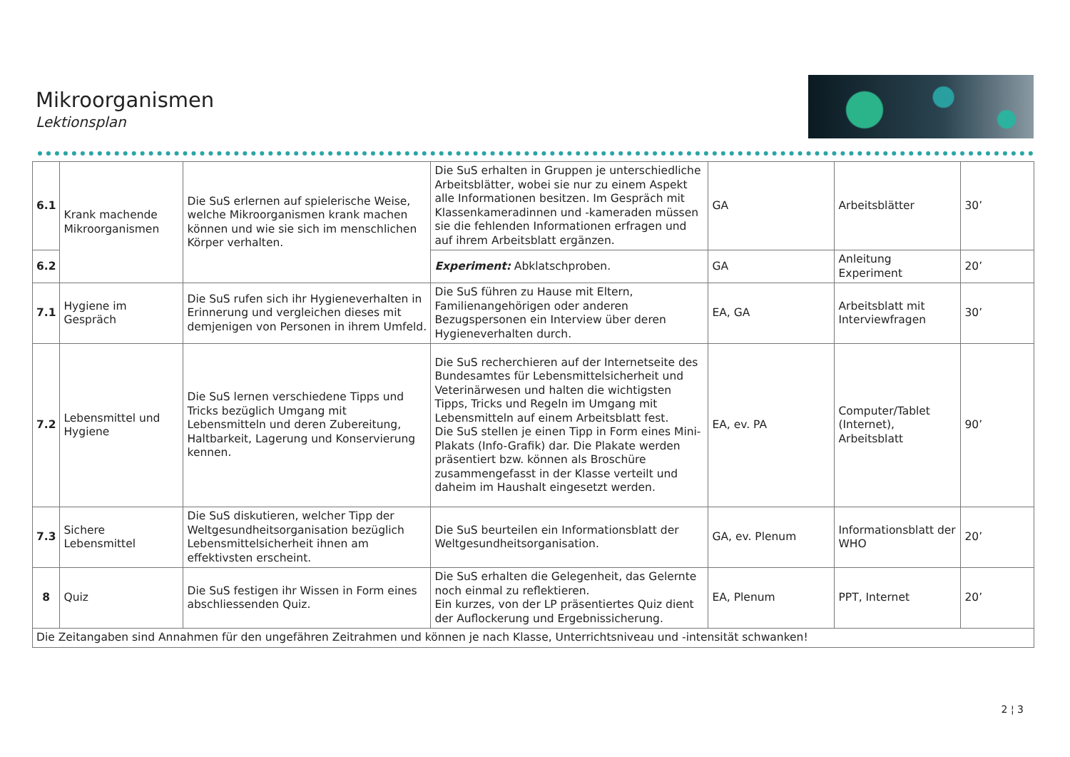Mikroorganismen
Lektionsplan
| 6.1 | Krank machende Mikroorganismen | Die SuS erlernen auf spielerische Weise, welche Mikroorganismen krank machen können und wie sie sich im menschlichen Körper verhalten. | Die SuS erhalten in Gruppen je unterschiedliche Arbeitsblätter, wobei sie nur zu einem Aspekt alle Informationen besitzen. Im Gespräch mit Klassenkameradinnen und -kameraden müssen sie die fehlenden Informationen erfragen und auf ihrem Arbeitsblatt ergänzen. | GA | Arbeitsblätter | 30’ |
| 6.2 | | | Experiment: Abklatschproben. | GA | Anleitung Experiment | 20’ |
| 7.1 | Hygiene im Gespräch | Die SuS rufen sich ihr Hygieneverhalten in Erinnerung und vergleichen dieses mit demjenigen von Personen in ihrem Umfeld. | Die SuS führen zu Hause mit Eltern, Familienangehörigen oder anderen Bezugspersonen ein Interview über deren Hygieneverhalten durch. | EA, GA | Arbeitsblatt mit Interviewfragen | 30’ |
| 7.2 | Lebensmittel und Hygiene | Die SuS lernen verschiedene Tipps und Tricks bezüglich Umgang mit Lebensmitteln und deren Zubereitung, Haltbarkeit, Lagerung und Konservierung kennen. | Die SuS recherchieren auf der Internetseite des Bundesamtes für Lebensmittelsicherheit und Veterinärwesen und halten die wichtigsten Tipps, Tricks und Regeln im Umgang mit Lebensmitteln auf einem Arbeitsblatt fest. Die SuS stellen je einen Tipp in Form eines Mini-Plakats (Info-Grafik) dar. Die Plakate werden präsentiert bzw. können als Broschüre zusammengefasst in der Klasse verteilt und daheim im Haushalt eingesetzt werden. | EA, ev. PA | Computer/Tablet (Internet), Arbeitsblatt | 90’ |
| 7.3 | Sichere Lebensmittel | Die SuS diskutieren, welcher Tipp der Weltgesundheitsorganisation bezüglich Lebensmittelsicherheit ihnen am effektivsten erscheint. | Die SuS beurteilen ein Informationsblatt der Weltgesundheitsorganisation. | GA, ev. Plenum | Informationsblatt der WHO | 20’ |
| 8 | Quiz | Die SuS festigen ihr Wissen in Form eines abschliessenden Quiz. | Die SuS erhalten die Gelegenheit, das Gelernte noch einmal zu reflektieren. Ein kurzes, von der LP präsentiertes Quiz dient der Auflockerung und Ergebnissicherung. | EA, Plenum | PPT, Internet | 20’ |
| Die Zeitangaben sind Annahmen für den ungefähren Zeitrahmen und können je nach Klasse, Unterrichtsniveau und -intensität schwanken! | | | | | | |
2 ¦ 3